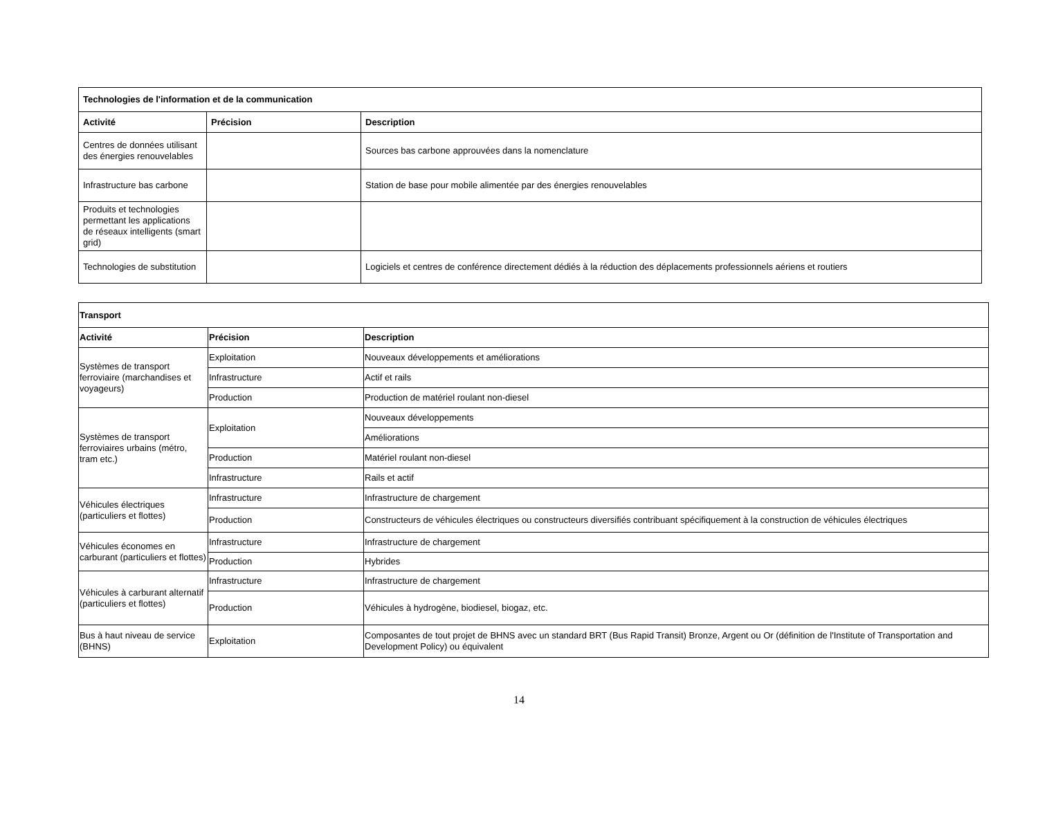| Technologies de l'information et de la communication | | |
| --- | --- | --- |
| Activité | Précision | Description |
| Centres de données utilisant des énergies renouvelables | | Sources bas carbone approuvées dans la nomenclature |
| Infrastructure bas carbone | | Station de base pour mobile alimentée par des énergies renouvelables |
| Produits et technologies permettant les applications de réseaux intelligents (smart grid) | | |
| Technologies de substitution | | Logiciels et centres de conférence directement dédiés à la réduction des déplacements professionnels aériens et routiers |
| Transport | | |
| --- | --- | --- |
| Activité | Précision | Description |
| Systèmes de transport ferroviaire (marchandises et voyageurs) | Exploitation | Nouveaux développements et améliorations |
| | Infrastructure | Actif et rails |
| | Production | Production de matériel roulant non-diesel |
| Systèmes de transport ferroviaires urbains (métro, tram etc.) | Exploitation | Nouveaux développements |
| | | Améliorations |
| | Production | Matériel roulant non-diesel |
| | Infrastructure | Rails et actif |
| Véhicules électriques (particuliers et flottes) | Infrastructure | Infrastructure de chargement |
| | Production | Constructeurs de véhicules électriques ou constructeurs diversifiés contribuant spécifiquement à la construction de véhicules électriques |
| Véhicules économes en carburant (particuliers et flottes) | Infrastructure | Infrastructure de chargement |
| | Production | Hybrides |
| Véhicules à carburant alternatif (particuliers et flottes) | Infrastructure | Infrastructure de chargement |
| | Production | Véhicules à hydrogène, biodiesel, biogaz, etc. |
| Bus à haut niveau de service (BHNS) | Exploitation | Composantes de tout projet de BHNS avec un standard BRT (Bus Rapid Transit) Bronze, Argent ou Or (définition de l'Institute of Transportation and Development Policy) ou équivalent |
14